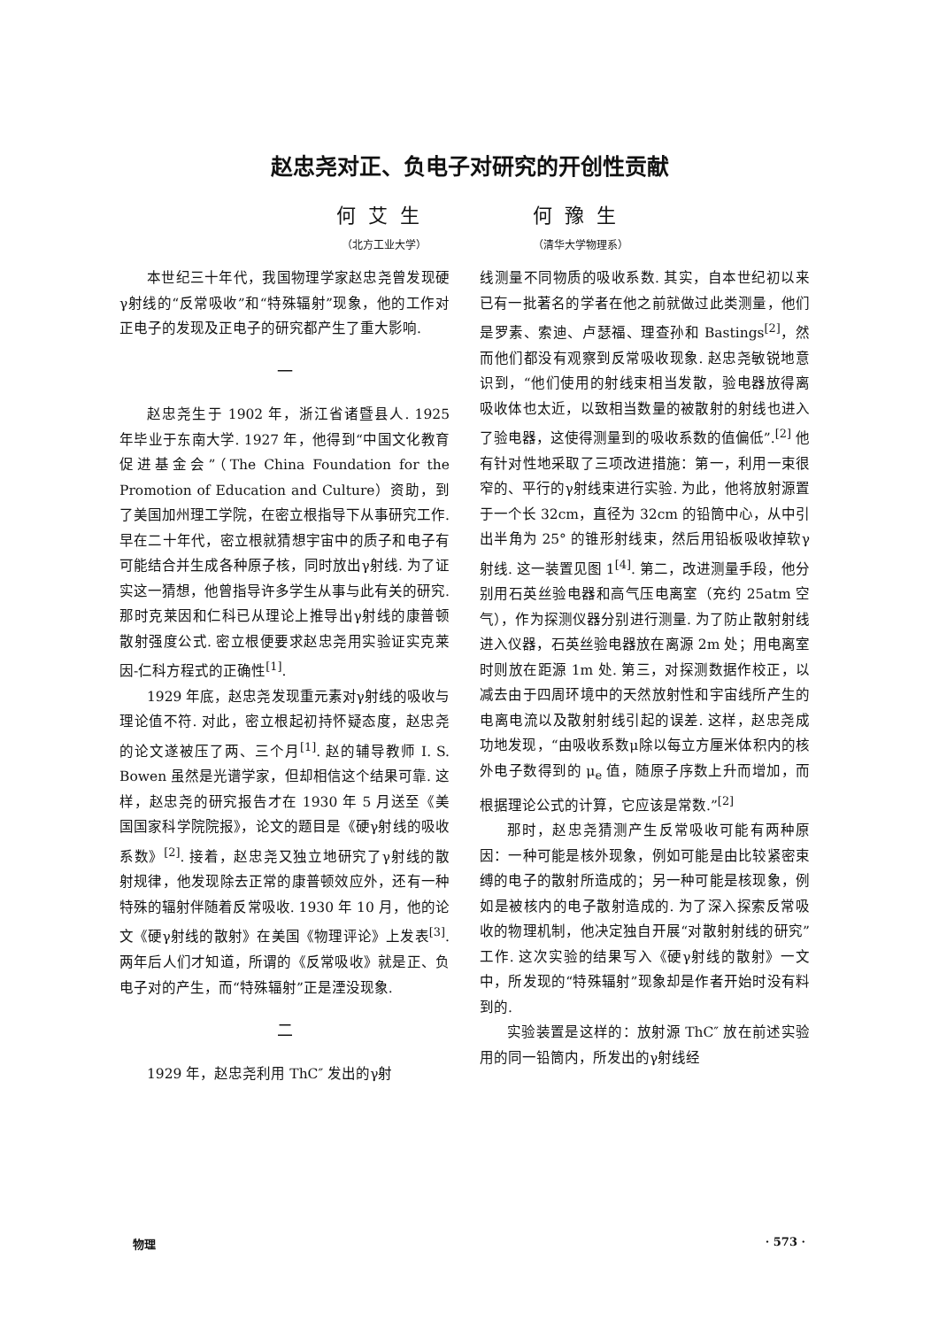赵忠尧对正、负电子对研究的开创性贡献
何艾生
（北方工业大学）
何豫生
（清华大学物理系）
本世纪三十年代，我国物理学家赵忠尧曾发现硬γ射线的“反常吸收”和“特殊辐射”现象，他的工作对正电子的发现及正电子的研究都产生了重大影响.
一
赵忠尧生于 1902 年，浙江省诸暨县人. 1925 年毕业于东南大学. 1927 年，他得到“中国文化教育促进基金会”（The China Foundation for the Promotion of Education and Culture）资助，到了美国加州理工学院，在密立根指导下从事研究工作. 早在二十年代，密立根就猜想宇宙中的质子和电子有可能结合并生成各种原子核，同时放出γ射线. 为了证实这一猜想，他曾指导许多学生从事与此有关的研究. 那时克莱因和仁科已从理论上推导出γ射线的康普顿散射强度公式. 密立根便要求赵忠尧用实验证实克莱因-仁科方程式的正确性<sup>[1]</sup>.
1929 年底，赵忠尧发现重元素对γ射线的吸收与理论值不符. 对此，密立根起初持怀疑态度，赵忠尧的论文遂被压了两、三个月<sup>[1]</sup>. 赵的辅导教师 I. S. Bowen 虽然是光谱学家，但却相信这个结果可靠. 这样，赵忠尧的研究报告才在 1930 年 5 月送至《美国国家科学院院报》，论文的题目是《硬γ射线的吸收系数》<sup>[2]</sup>. 接着，赵忠尧又独立地研究了γ射线的散射规律，他发现除去正常的康普顿效应外，还有一种特殊的辐射伴随着反常吸收. 1930 年 10 月，他的论文《硬γ射线的散射》在美国《物理评论》上发表<sup>[3]</sup>. 两年后人们才知道，所谓的《反常吸收》就是正、负电子对的产生，而“特殊辐射”正是湮没现象.
二
1929 年，赵忠尧利用 ThC″ 发出的γ射
线测量不同物质的吸收系数. 其实，自本世纪初以来已有一批著名的学者在他之前就做过此类测量，他们是罗素、索迪、卢瑟福、理查孙和 Bastings<sup>[2]</sup>，然而他们都没有观察到反常吸收现象. 赵忠尧敏锐地意识到，“他们使用的射线束相当发散，验电器放得离吸收体也太近，以致相当数量的被散射的射线也进入了验电器，这使得测量到的吸收系数的值偏低”.<sup>[2]</sup> 他有针对性地采取了三项改进措施：第一，利用一束很窄的、平行的γ射线束进行实验. 为此，他将放射源置于一个长 32cm，直径为 32cm 的铅筒中心，从中引出半角为 25° 的锥形射线束，然后用铅板吸收掉软γ射线. 这一装置见图 1<sup>[4]</sup>. 第二，改进测量手段，他分别用石英丝验电器和高气压电离室（充约 25atm 空气），作为探测仪器分别进行测量. 为了防止散射射线进入仪器，石英丝验电器放在离源 2m 处；用电离室时则放在距源 1m 处. 第三，对探测数据作校正，以减去由于四周环境中的天然放射性和宇宙线所产生的电离电流以及散射射线引起的误差. 这样，赵忠尧成功地发现，“由吸收系数μ除以每立方厘米体积内的核外电子数得到的 μ<sub>e</sub> 值，随原子序数上升而增加，而根据理论公式的计算，它应该是常数.”<sup>[2]</sup>
那时，赵忠尧猜测产生反常吸收可能有两种原因：一种可能是核外现象，例如可能是由比较紧密束缚的电子的散射所造成的；另一种可能是核现象，例如是被核内的电子散射造成的. 为了深入探索反常吸收的物理机制，他决定独自开展“对散射射线的研究”工作. 这次实验的结果写入《硬γ射线的散射》一文中，所发现的“特殊辐射”现象却是作者开始时没有料到的.
实验装置是这样的：放射源 ThC″ 放在前述实验用的同一铅筒内，所发出的γ射线经
物理 · 573 ·